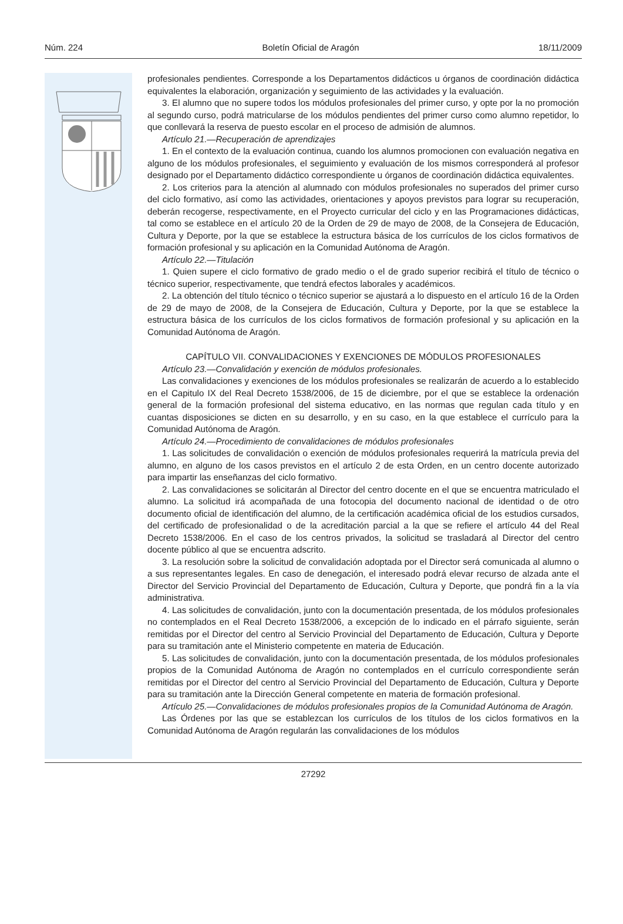Núm. 224 Boletín Oficial de Aragón 18/11/2009
profesionales pendientes. Corresponde a los Departamentos didácticos u órganos de coordinación didáctica equivalentes la elaboración, organización y seguimiento de las actividades y la evaluación.
3. El alumno que no supere todos los módulos profesionales del primer curso, y opte por la no promoción al segundo curso, podrá matricularse de los módulos pendientes del primer curso como alumno repetidor, lo que conllevará la reserva de puesto escolar en el proceso de admisión de alumnos.
Artículo 21.—Recuperación de aprendizajes
1. En el contexto de la evaluación continua, cuando los alumnos promocionen con evaluación negativa en alguno de los módulos profesionales, el seguimiento y evaluación de los mismos corresponderá al profesor designado por el Departamento didáctico correspondiente u órganos de coordinación didáctica equivalentes.
2. Los criterios para la atención al alumnado con módulos profesionales no superados del primer curso del ciclo formativo, así como las actividades, orientaciones y apoyos previstos para lograr su recuperación, deberán recogerse, respectivamente, en el Proyecto curricular del ciclo y en las Programaciones didácticas, tal como se establece en el artículo 20 de la Orden de 29 de mayo de 2008, de la Consejera de Educación, Cultura y Deporte, por la que se establece la estructura básica de los currículos de los ciclos formativos de formación profesional y su aplicación en la Comunidad Autónoma de Aragón.
Artículo 22.—Titulación
1. Quien supere el ciclo formativo de grado medio o el de grado superior recibirá el título de técnico o técnico superior, respectivamente, que tendrá efectos laborales y académicos.
2. La obtención del título técnico o técnico superior se ajustará a lo dispuesto en el artículo 16 de la Orden de 29 de mayo de 2008, de la Consejera de Educación, Cultura y Deporte, por la que se establece la estructura básica de los currículos de los ciclos formativos de formación profesional y su aplicación en la Comunidad Autónoma de Aragón.
CAPÍTULO VII. CONVALIDACIONES Y EXENCIONES DE MÓDULOS PROFESIONALES
Artículo 23.—Convalidación y exención de módulos profesionales.
Las convalidaciones y exenciones de los módulos profesionales se realizarán de acuerdo a lo establecido en el Capitulo IX del Real Decreto 1538/2006, de 15 de diciembre, por el que se establece la ordenación general de la formación profesional del sistema educativo, en las normas que regulan cada título y en cuantas disposiciones se dicten en su desarrollo, y en su caso, en la que establece el currículo para la Comunidad Autónoma de Aragón.
Artículo 24.—Procedimiento de convalidaciones de módulos profesionales
1. Las solicitudes de convalidación o exención de módulos profesionales requerirá la matrícula previa del alumno, en alguno de los casos previstos en el artículo 2 de esta Orden, en un centro docente autorizado para impartir las enseñanzas del ciclo formativo.
2. Las convalidaciones se solicitarán al Director del centro docente en el que se encuentra matriculado el alumno. La solicitud irá acompañada de una fotocopia del documento nacional de identidad o de otro documento oficial de identificación del alumno, de la certificación académica oficial de los estudios cursados, del certificado de profesionalidad o de la acreditación parcial a la que se refiere el artículo 44 del Real Decreto 1538/2006. En el caso de los centros privados, la solicitud se trasladará al Director del centro docente público al que se encuentra adscrito.
3. La resolución sobre la solicitud de convalidación adoptada por el Director será comunicada al alumno o a sus representantes legales. En caso de denegación, el interesado podrá elevar recurso de alzada ante el Director del Servicio Provincial del Departamento de Educación, Cultura y Deporte, que pondrá fin a la vía administrativa.
4. Las solicitudes de convalidación, junto con la documentación presentada, de los módulos profesionales no contemplados en el Real Decreto 1538/2006, a excepción de lo indicado en el párrafo siguiente, serán remitidas por el Director del centro al Servicio Provincial del Departamento de Educación, Cultura y Deporte para su tramitación ante el Ministerio competente en materia de Educación.
5. Las solicitudes de convalidación, junto con la documentación presentada, de los módulos profesionales propios de la Comunidad Autónoma de Aragón no contemplados en el currículo correspondiente serán remitidas por el Director del centro al Servicio Provincial del Departamento de Educación, Cultura y Deporte para su tramitación ante la Dirección General competente en materia de formación profesional.
Artículo 25.—Convalidaciones de módulos profesionales propios de la Comunidad Autónoma de Aragón.
Las Órdenes por las que se establezcan los currículos de los títulos de los ciclos formativos en la Comunidad Autónoma de Aragón regularán las convalidaciones de los módulos
27292